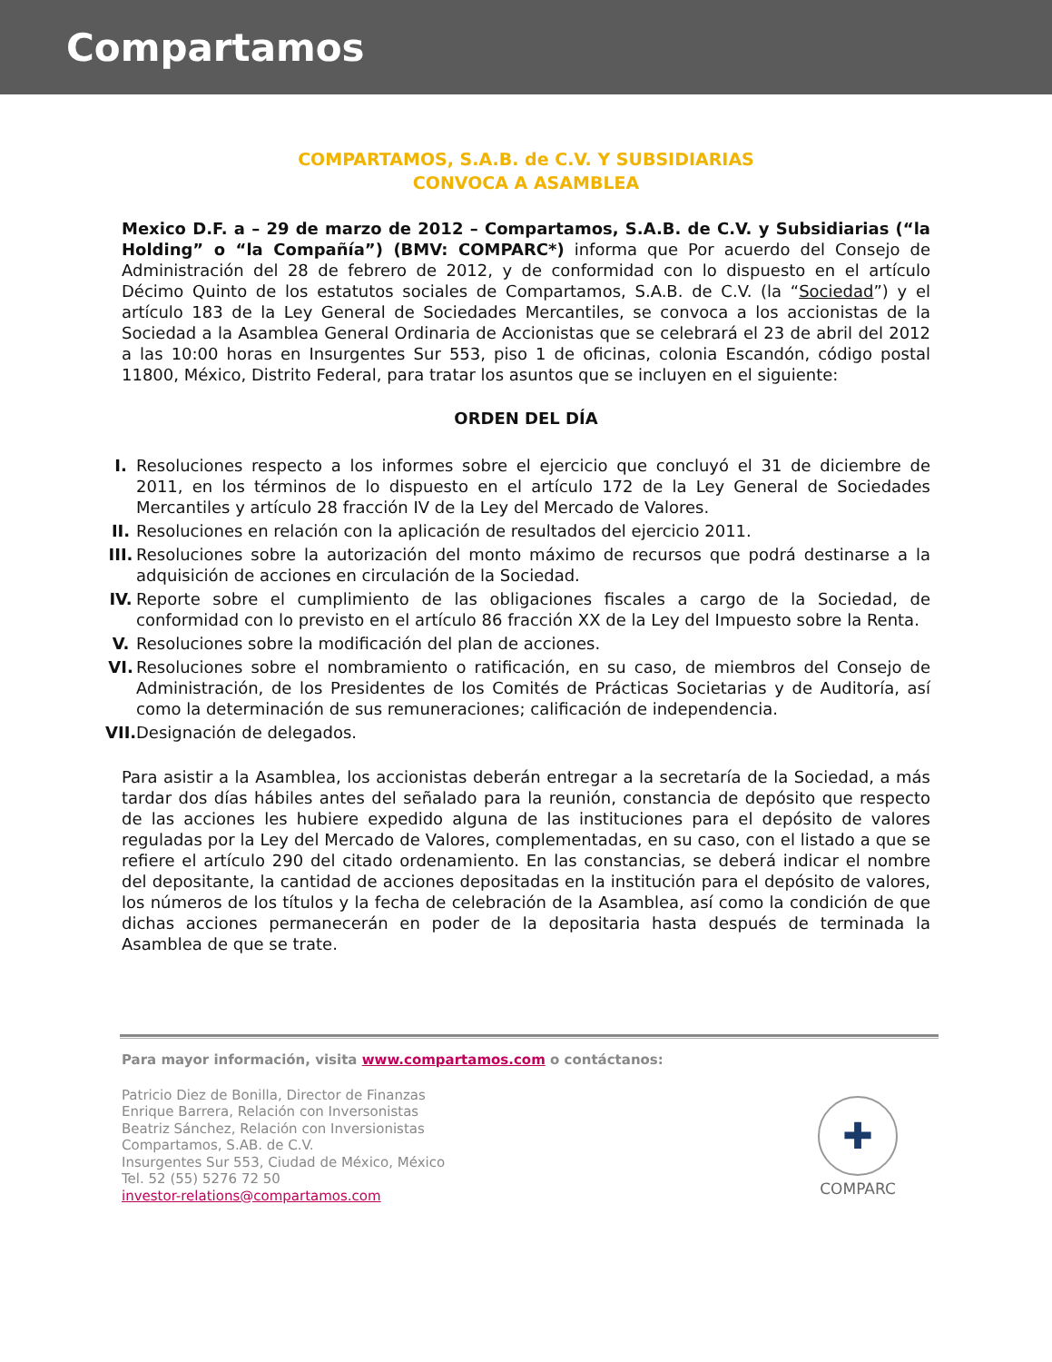Compartamos
COMPARTAMOS, S.A.B. de C.V. Y SUBSIDIARIAS
CONVOCA A ASAMBLEA
Mexico D.F. a – 29 de marzo de 2012 – Compartamos, S.A.B. de C.V. y Subsidiarias (“la Holding” o “la Compañía”) (BMV: COMPARC*) informa que Por acuerdo del Consejo de Administración del 28 de febrero de 2012, y de conformidad con lo dispuesto en el artículo Décimo Quinto de los estatutos sociales de Compartamos, S.A.B. de C.V. (la “Sociedad”) y el artículo 183 de la Ley General de Sociedades Mercantiles, se convoca a los accionistas de la Sociedad a la Asamblea General Ordinaria de Accionistas que se celebrará el 23 de abril del 2012 a las 10:00 horas en Insurgentes Sur 553, piso 1 de oficinas, colonia Escandón, código postal 11800, México, Distrito Federal, para tratar los asuntos que se incluyen en el siguiente:
ORDEN DEL DÍA
I. Resoluciones respecto a los informes sobre el ejercicio que concluyó el 31 de diciembre de 2011, en los términos de lo dispuesto en el artículo 172 de la Ley General de Sociedades Mercantiles y artículo 28 fracción IV de la Ley del Mercado de Valores.
II. Resoluciones en relación con la aplicación de resultados del ejercicio 2011.
III. Resoluciones sobre la autorización del monto máximo de recursos que podrá destinarse a la adquisición de acciones en circulación de la Sociedad.
IV. Reporte sobre el cumplimiento de las obligaciones fiscales a cargo de la Sociedad, de conformidad con lo previsto en el artículo 86 fracción XX de la Ley del Impuesto sobre la Renta.
V. Resoluciones sobre la modificación del plan de acciones.
VI. Resoluciones sobre el nombramiento o ratificación, en su caso, de miembros del Consejo de Administración, de los Presidentes de los Comités de Prácticas Societarias y de Auditoría, así como la determinación de sus remuneraciones; calificación de independencia.
VII. Designación de delegados.
Para asistir a la Asamblea, los accionistas deberán entregar a la secretaría de la Sociedad, a más tardar dos días hábiles antes del señalado para la reunión, constancia de depósito que respecto de las acciones les hubiere expedido alguna de las instituciones para el depósito de valores reguladas por la Ley del Mercado de Valores, complementadas, en su caso, con el listado a que se refiere el artículo 290 del citado ordenamiento. En las constancias, se deberá indicar el nombre del depositante, la cantidad de acciones depositadas en la institución para el depósito de valores, los números de los títulos y la fecha de celebración de la Asamblea, así como la condición de que dichas acciones permanecerán en poder de la depositaria hasta después de terminada la Asamblea de que se trate.
Para mayor información, visita www.compartamos.com o contáctanos:
Patricio Diez de Bonilla, Director de Finanzas
Enrique Barrera, Relación con Inversonistas
Beatriz Sánchez, Relación con Inversionistas
Compartamos, S.AB. de C.V.
Insurgentes Sur 553, Ciudad de México, México
Tel. 52 (55) 5276 72 50
investor-relations@compartamos.com
✚
COMPARC